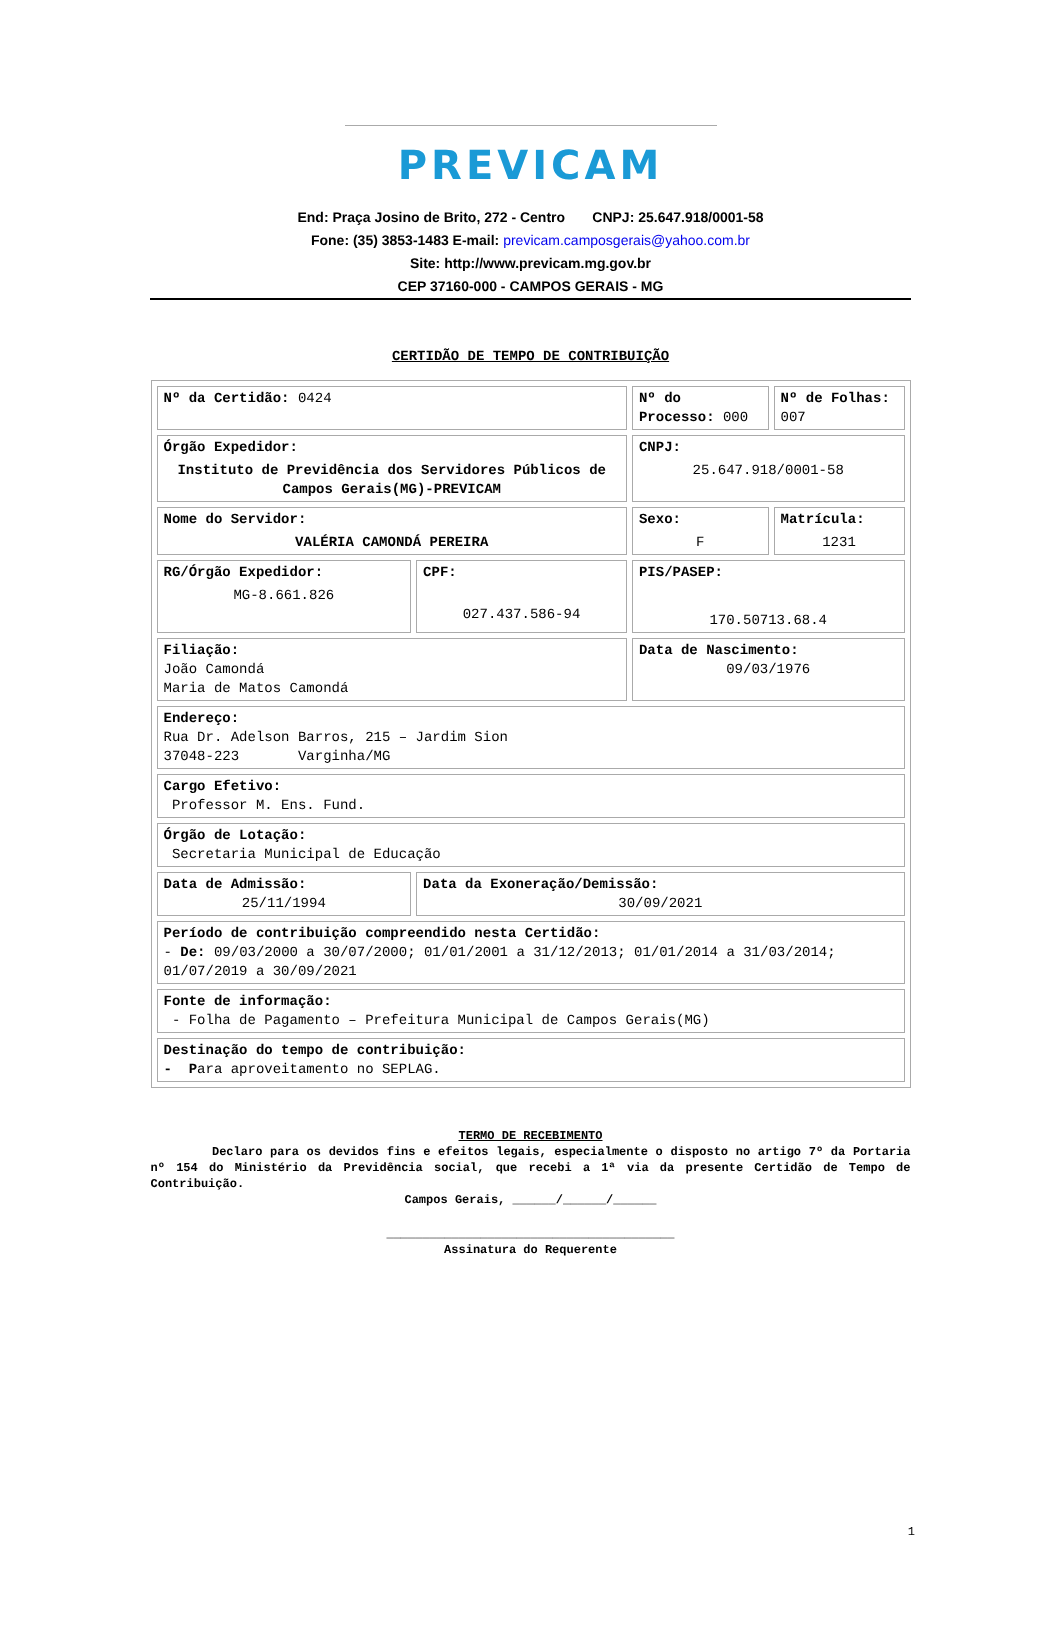PREVICAM
End: Praça Josino de Brito, 272 - Centro CNPJ: 25.647.918/0001-58
Fone: (35) 3853-1483 E-mail: previcam.camposgerais@yahoo.com.br
Site: http://www.previcam.mg.gov.br
CEP 37160-000 - CAMPOS GERAIS - MG
CERTIDÃO DE TEMPO DE CONTRIBUIÇÃO
| Nº da Certidão: 0424 | | Nº do Processo: 000 | Nº de Folhas: 007 |
| Órgão Expedidor: Instituto de Previdência dos Servidores Públicos de Campos Gerais(MG)-PREVICAM | | CNPJ: 25.647.918/0001-58 | |
| Nome do Servidor: VALÉRIA CAMONDÁ PEREIRA | | Sexo: F | Matrícula: 1231 |
| RG/Órgão Expedidor: MG-8.661.826 | CPF: 027.437.586-94 | PIS/PASEP: 170.50713.68.4 | |
| Filiação: João Camondá Maria de Matos Camondá | | Data de Nascimento: 09/03/1976 | |
| Endereço: Rua Dr. Adelson Barros, 215 – Jardim Sion 37048-223 Varginha/MG | | | |
| Cargo Efetivo: Professor M. Ens. Fund. | | | |
| Órgão de Lotação: Secretaria Municipal de Educação | | | |
| Data de Admissão: 25/11/1994 | Data da Exoneração/Demissão: 30/09/2021 | | |
| Período de contribuição compreendido nesta Certidão: - De: 09/03/2000 a 30/07/2000; 01/01/2001 a 31/12/2013; 01/01/2014 a 31/03/2014; 01/07/2019 a 30/09/2021 | | | |
| Fonte de informação: - Folha de Pagamento – Prefeitura Municipal de Campos Gerais(MG) | | | |
| Destinação do tempo de contribuição: - P ara aproveitamento no SEPLAG. | | | |
TERMO DE RECEBIMENTO
Declaro para os devidos fins e efeitos legais, especialmente o disposto no artigo 7º da Portaria nº 154 do Ministério da Previdência social, que recebi a 1ª via da presente Certidão de Tempo de Contribuição.
Campos Gerais, ______/______/______
________________________________________
Assinatura do Requerente
1